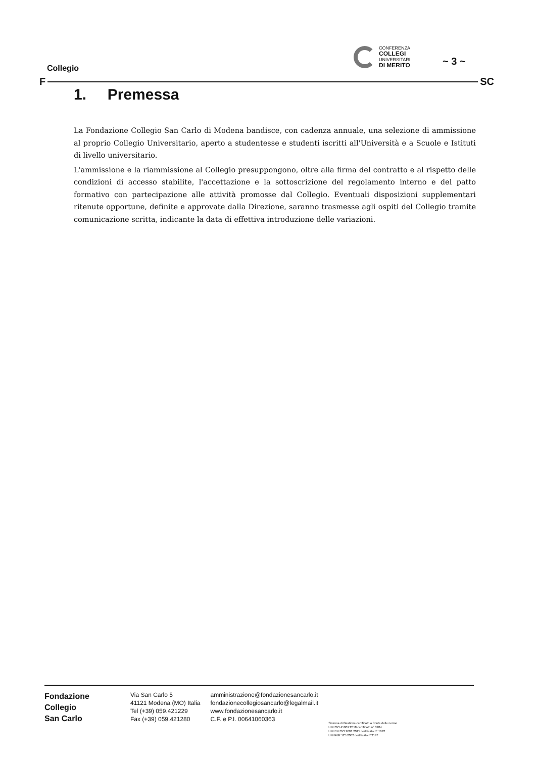Collegio
CONFERENZA
COLLEGI
UNIVERSITARI
DI MERITO
~ 3 ~
F SC
1. Premessa
La Fondazione Collegio San Carlo di Modena bandisce, con cadenza annuale, una selezione di ammissione al proprio Collegio Universitario, aperto a studentesse e studenti iscritti all'Università e a Scuole e Istituti di livello universitario.
L'ammissione e la riammissione al Collegio presuppongono, oltre alla firma del contratto e al rispetto delle condizioni di accesso stabilite, l'accettazione e la sottoscrizione del regolamento interno e del patto formativo con partecipazione alle attività promosse dal Collegio. Eventuali disposizioni supplementari ritenute opportune, definite e approvate dalla Direzione, saranno trasmesse agli ospiti del Collegio tramite comunicazione scritta, indicante la data di effettiva introduzione delle variazioni.
Fondazione
Collegio
San Carlo
Via San Carlo 5
41121 Modena (MO) Italia
Tel (+39) 059.421229
Fax (+39) 059.421280
amministrazione@fondazionesancarlo.it
fondazionecollegiosancarlo@legalmail.it
www.fondazionesancarlo.it
C.F. e P.I. 00641060363
Sistema di Gestione certificato a fronte delle norme
UNI ISO 45001:2018 certificato n° 3204
UNI EN ISO 9001:2015 certificato n° 1692
UNI/PdR 125:2002 certificato n°3197